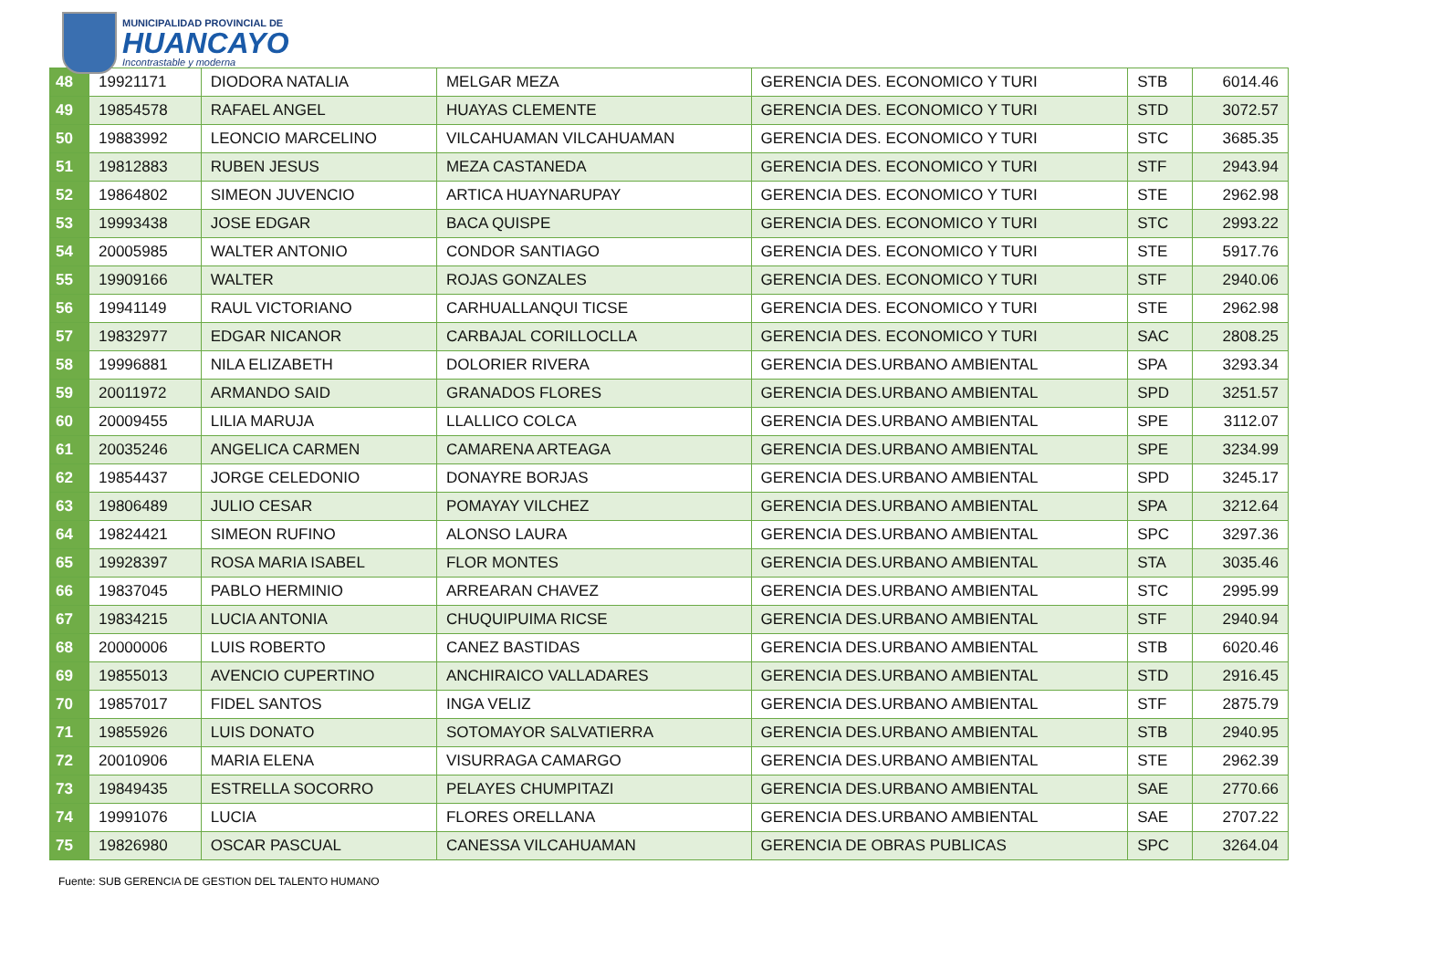MUNICIPALIDAD PROVINCIAL DE
HUANCAYO
Incontrastable y moderna
| 48 | 19921171 | DIODORA NATALIA | MELGAR MEZA | GERENCIA DES. ECONOMICO Y TURI | STB | 6014.46 |
| 49 | 19854578 | RAFAEL ANGEL | HUAYAS CLEMENTE | GERENCIA DES. ECONOMICO Y TURI | STD | 3072.57 |
| 50 | 19883992 | LEONCIO MARCELINO | VILCAHUAMAN VILCAHUAMAN | GERENCIA DES. ECONOMICO Y TURI | STC | 3685.35 |
| 51 | 19812883 | RUBEN JESUS | MEZA CASTANEDA | GERENCIA DES. ECONOMICO Y TURI | STF | 2943.94 |
| 52 | 19864802 | SIMEON JUVENCIO | ARTICA HUAYNARUPAY | GERENCIA DES. ECONOMICO Y TURI | STE | 2962.98 |
| 53 | 19993438 | JOSE EDGAR | BACA QUISPE | GERENCIA DES. ECONOMICO Y TURI | STC | 2993.22 |
| 54 | 20005985 | WALTER ANTONIO | CONDOR SANTIAGO | GERENCIA DES. ECONOMICO Y TURI | STE | 5917.76 |
| 55 | 19909166 | WALTER | ROJAS GONZALES | GERENCIA DES. ECONOMICO Y TURI | STF | 2940.06 |
| 56 | 19941149 | RAUL VICTORIANO | CARHUALLANQUI TICSE | GERENCIA DES. ECONOMICO Y TURI | STE | 2962.98 |
| 57 | 19832977 | EDGAR NICANOR | CARBAJAL CORILLOCLLA | GERENCIA DES. ECONOMICO Y TURI | SAC | 2808.25 |
| 58 | 19996881 | NILA ELIZABETH | DOLORIER RIVERA | GERENCIA DES.URBANO AMBIENTAL | SPA | 3293.34 |
| 59 | 20011972 | ARMANDO SAID | GRANADOS FLORES | GERENCIA DES.URBANO AMBIENTAL | SPD | 3251.57 |
| 60 | 20009455 | LILIA MARUJA | LLALLICO COLCA | GERENCIA DES.URBANO AMBIENTAL | SPE | 3112.07 |
| 61 | 20035246 | ANGELICA CARMEN | CAMARENA ARTEAGA | GERENCIA DES.URBANO AMBIENTAL | SPE | 3234.99 |
| 62 | 19854437 | JORGE CELEDONIO | DONAYRE BORJAS | GERENCIA DES.URBANO AMBIENTAL | SPD | 3245.17 |
| 63 | 19806489 | JULIO CESAR | POMAYAY VILCHEZ | GERENCIA DES.URBANO AMBIENTAL | SPA | 3212.64 |
| 64 | 19824421 | SIMEON RUFINO | ALONSO LAURA | GERENCIA DES.URBANO AMBIENTAL | SPC | 3297.36 |
| 65 | 19928397 | ROSA MARIA ISABEL | FLOR MONTES | GERENCIA DES.URBANO AMBIENTAL | STA | 3035.46 |
| 66 | 19837045 | PABLO HERMINIO | ARREARAN CHAVEZ | GERENCIA DES.URBANO AMBIENTAL | STC | 2995.99 |
| 67 | 19834215 | LUCIA ANTONIA | CHUQUIPUIMA RICSE | GERENCIA DES.URBANO AMBIENTAL | STF | 2940.94 |
| 68 | 20000006 | LUIS ROBERTO | CANEZ BASTIDAS | GERENCIA DES.URBANO AMBIENTAL | STB | 6020.46 |
| 69 | 19855013 | AVENCIO CUPERTINO | ANCHIRAICO VALLADARES | GERENCIA DES.URBANO AMBIENTAL | STD | 2916.45 |
| 70 | 19857017 | FIDEL SANTOS | INGA VELIZ | GERENCIA DES.URBANO AMBIENTAL | STF | 2875.79 |
| 71 | 19855926 | LUIS DONATO | SOTOMAYOR SALVATIERRA | GERENCIA DES.URBANO AMBIENTAL | STB | 2940.95 |
| 72 | 20010906 | MARIA ELENA | VISURRAGA CAMARGO | GERENCIA DES.URBANO AMBIENTAL | STE | 2962.39 |
| 73 | 19849435 | ESTRELLA SOCORRO | PELAYES CHUMPITAZI | GERENCIA DES.URBANO AMBIENTAL | SAE | 2770.66 |
| 74 | 19991076 | LUCIA | FLORES ORELLANA | GERENCIA DES.URBANO AMBIENTAL | SAE | 2707.22 |
| 75 | 19826980 | OSCAR PASCUAL | CANESSA VILCAHUAMAN | GERENCIA DE OBRAS PUBLICAS | SPC | 3264.04 |
Fuente: SUB GERENCIA DE GESTION DEL TALENTO HUMANO